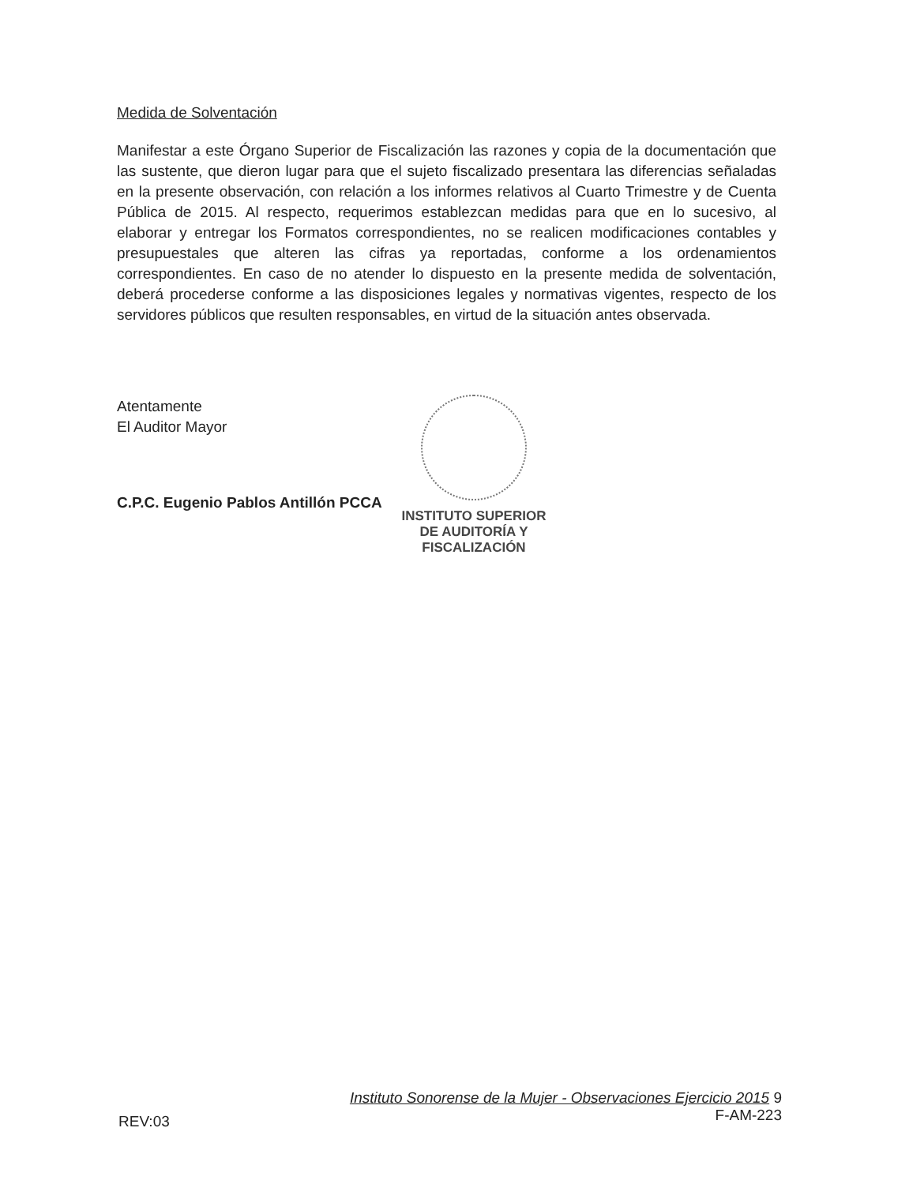Medida de Solventación
Manifestar a este Órgano Superior de Fiscalización las razones y copia de la documentación que las sustente, que dieron lugar para que el sujeto fiscalizado presentara las diferencias señaladas en la presente observación, con relación a los informes relativos al Cuarto Trimestre y de Cuenta Pública de 2015. Al respecto, requerimos establezcan medidas para que en lo sucesivo, al elaborar y entregar los Formatos correspondientes, no se realicen modificaciones contables y presupuestales que alteren las cifras ya reportadas, conforme a los ordenamientos correspondientes. En caso de no atender lo dispuesto en la presente medida de solventación, deberá procederse conforme a las disposiciones legales y normativas vigentes, respecto de los servidores públicos que resulten responsables, en virtud de la situación antes observada.
Atentamente
El Auditor Mayor
C.P.C. Eugenio Pablos Antillón PCCA
INSTITUTO SUPERIOR
DE AUDITORÍA Y
FISCALIZACIÓN
Instituto Sonorense de la Mujer - Observaciones Ejercicio 2015 9
F-AM-223
REV:03